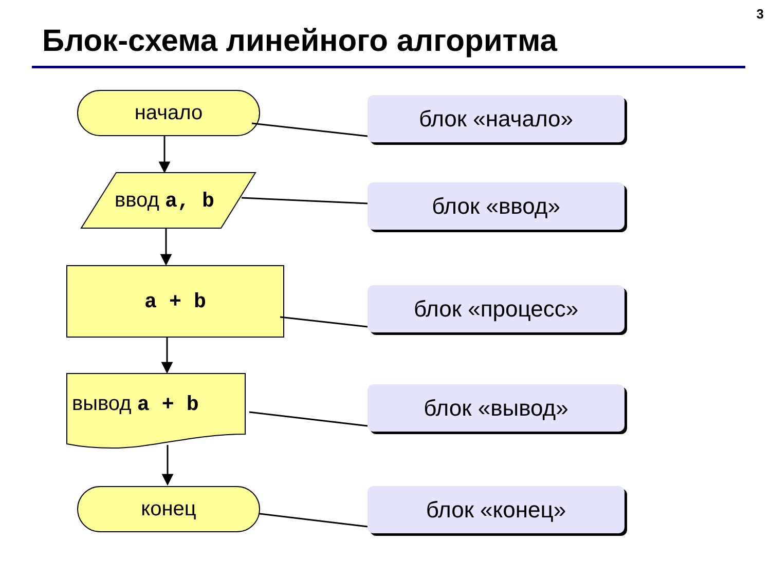3
Блок-схема линейного алгоритма
начало
ввод a, b
a + b
вывод a + b
конец
блок «начало»
блок «ввод»
блок «процесс»
блок «вывод»
блок «конец»